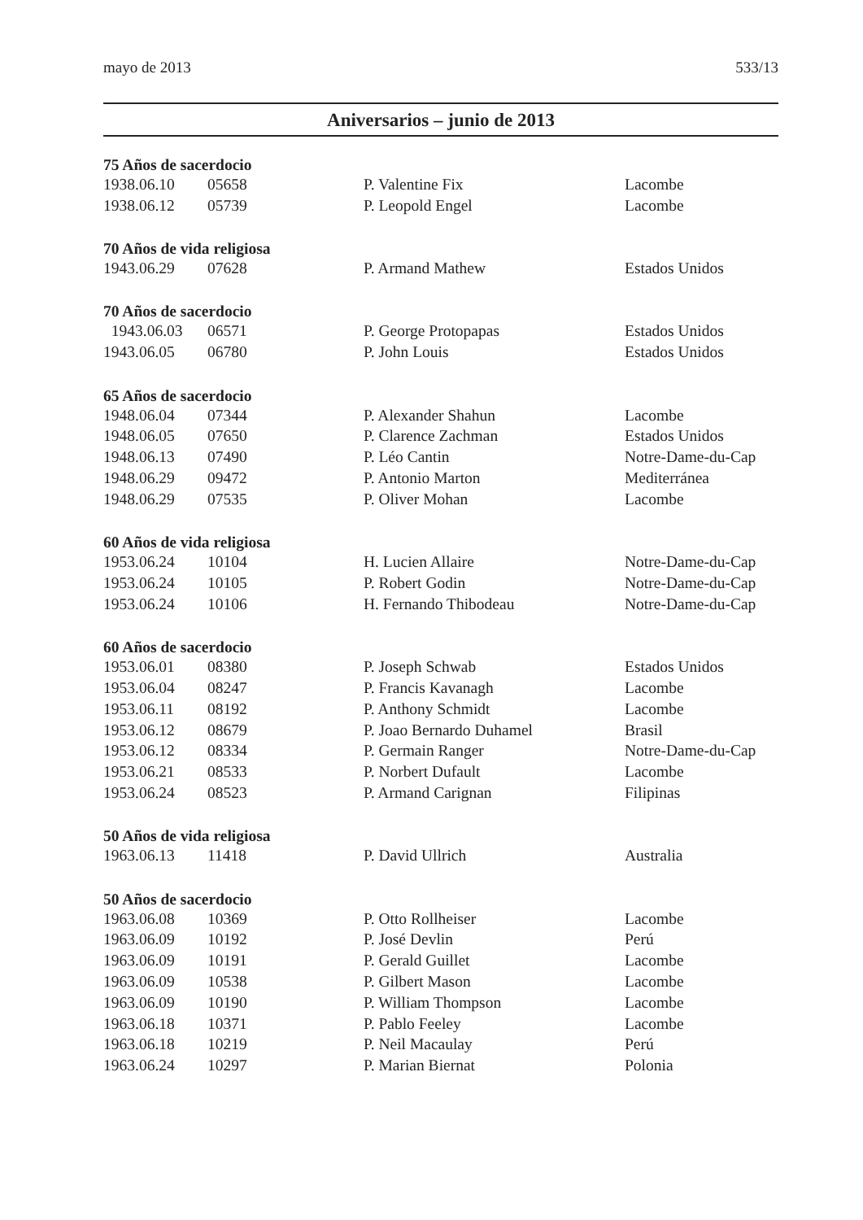mayo de 2013 533/13
Aniversarios – junio de 2013
| 75 Años de sacerdocio | | | |
| --- | --- | --- | --- |
| 1938.06.10 | 05658 | P. Valentine Fix | Lacombe |
| 1938.06.12 | 05739 | P. Leopold Engel | Lacombe |
| 70 Años de vida religiosa | | | |
| 1943.06.29 | 07628 | P. Armand Mathew | Estados Unidos |
| 70 Años de sacerdocio | | | |
| 1943.06.03 | 06571 | P. George Protopapas | Estados Unidos |
| 1943.06.05 | 06780 | P. John Louis | Estados Unidos |
| 65 Años de sacerdocio | | | |
| 1948.06.04 | 07344 | P. Alexander Shahun | Lacombe |
| 1948.06.05 | 07650 | P. Clarence Zachman | Estados Unidos |
| 1948.06.13 | 07490 | P. Léo Cantin | Notre-Dame-du-Cap |
| 1948.06.29 | 09472 | P. Antonio Marton | Mediterránea |
| 1948.06.29 | 07535 | P. Oliver Mohan | Lacombe |
| 60 Años de vida religiosa | | | |
| 1953.06.24 | 10104 | H. Lucien Allaire | Notre-Dame-du-Cap |
| 1953.06.24 | 10105 | P. Robert Godin | Notre-Dame-du-Cap |
| 1953.06.24 | 10106 | H. Fernando Thibodeau | Notre-Dame-du-Cap |
| 60 Años de sacerdocio | | | |
| 1953.06.01 | 08380 | P. Joseph Schwab | Estados Unidos |
| 1953.06.04 | 08247 | P. Francis Kavanagh | Lacombe |
| 1953.06.11 | 08192 | P. Anthony Schmidt | Lacombe |
| 1953.06.12 | 08679 | P. Joao Bernardo Duhamel | Brasil |
| 1953.06.12 | 08334 | P. Germain Ranger | Notre-Dame-du-Cap |
| 1953.06.21 | 08533 | P. Norbert Dufault | Lacombe |
| 1953.06.24 | 08523 | P. Armand Carignan | Filipinas |
| 50 Años de vida religiosa | | | |
| 1963.06.13 | 11418 | P. David Ullrich | Australia |
| 50 Años de sacerdocio | | | |
| 1963.06.08 | 10369 | P. Otto Rollheiser | Lacombe |
| 1963.06.09 | 10192 | P. José Devlin | Perú |
| 1963.06.09 | 10191 | P. Gerald Guillet | Lacombe |
| 1963.06.09 | 10538 | P. Gilbert Mason | Lacombe |
| 1963.06.09 | 10190 | P. William Thompson | Lacombe |
| 1963.06.18 | 10371 | P. Pablo Feeley | Lacombe |
| 1963.06.18 | 10219 | P. Neil Macaulay | Perú |
| 1963.06.24 | 10297 | P. Marian Biernat | Polonia |